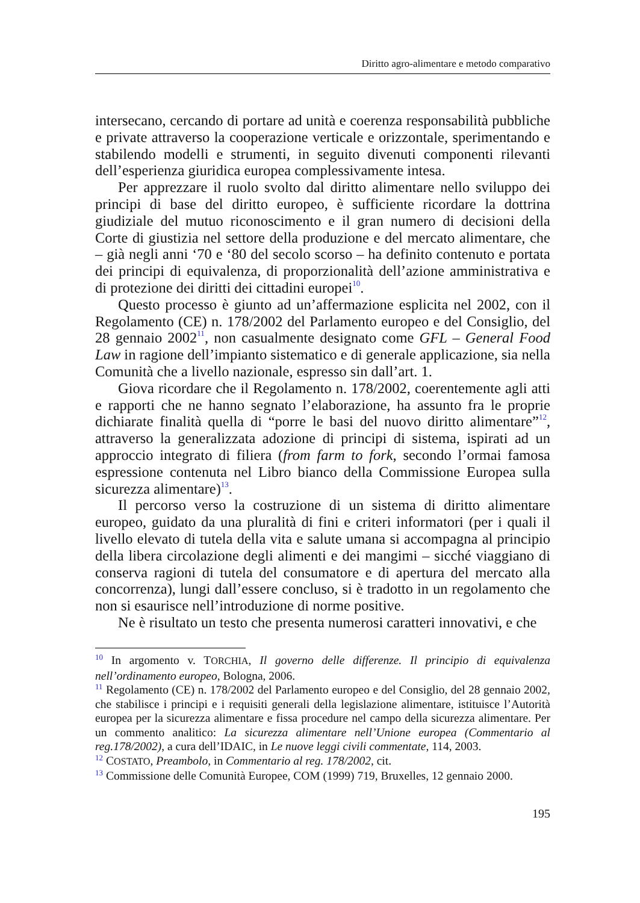Diritto agro-alimentare e metodo comparativo
intersecano, cercando di portare ad unità e coerenza responsabilità pubbliche e private attraverso la cooperazione verticale e orizzontale, sperimentando e stabilendo modelli e strumenti, in seguito divenuti componenti rilevanti dell’esperienza giuridica europea complessivamente intesa.
Per apprezzare il ruolo svolto dal diritto alimentare nello sviluppo dei principi di base del diritto europeo, è sufficiente ricordare la dottrina giudiziale del mutuo riconoscimento e il gran numero di decisioni della Corte di giustizia nel settore della produzione e del mercato alimentare, che – già negli anni ‘70 e ‘80 del secolo scorso – ha definito contenuto e portata dei principi di equivalenza, di proporzionalità dell’azione amministrativa e di protezione dei diritti dei cittadini europei<sup>10</sup>.
Questo processo è giunto ad un’affermazione esplicita nel 2002, con il Regolamento (CE) n. 178/2002 del Parlamento europeo e del Consiglio, del 28 gennaio 2002<sup>11</sup>, non casualmente designato come GFL – General Food Law in ragione dell’impianto sistematico e di generale applicazione, sia nella Comunità che a livello nazionale, espresso sin dall’art. 1.
Giova ricordare che il Regolamento n. 178/2002, coerentemente agli atti e rapporti che ne hanno segnato l’elaborazione, ha assunto fra le proprie dichiarate finalità quella di “porre le basi del nuovo diritto alimentare”<sup>12</sup>, attraverso la generalizzata adozione di principi di sistema, ispirati ad un approccio integrato di filiera (from farm to fork, secondo l’ormai famosa espressione contenuta nel Libro bianco della Commissione Europea sulla sicurezza alimentare)<sup>13</sup>.
Il percorso verso la costruzione di un sistema di diritto alimentare europeo, guidato da una pluralità di fini e criteri informatori (per i quali il livello elevato di tutela della vita e salute umana si accompagna al principio della libera circolazione degli alimenti e dei mangimi – sicché viaggiano di conserva ragioni di tutela del consumatore e di apertura del mercato alla concorrenza), lungi dall’essere concluso, si è tradotto in un regolamento che non si esaurisce nell’introduzione di norme positive.
Ne è risultato un testo che presenta numerosi caratteri innovativi, e che
<sup>10</sup> In argomento v. TORCHIA, Il governo delle differenze. Il principio di equivalenza nell’ordinamento europeo, Bologna, 2006.
<sup>11</sup> Regolamento (CE) n. 178/2002 del Parlamento europeo e del Consiglio, del 28 gennaio 2002, che stabilisce i principi e i requisiti generali della legislazione alimentare, istituisce l’Autorità europea per la sicurezza alimentare e fissa procedure nel campo della sicurezza alimentare. Per un commento analitico: La sicurezza alimentare nell’Unione europea (Commentario al reg.178/2002), a cura dell’IDAIC, in Le nuove leggi civili commentate, 114, 2003.
<sup>12</sup> COSTATO, Preambolo, in Commentario al reg. 178/2002, cit.
<sup>13</sup> Commissione delle Comunità Europee, COM (1999) 719, Bruxelles, 12 gennaio 2000.
195